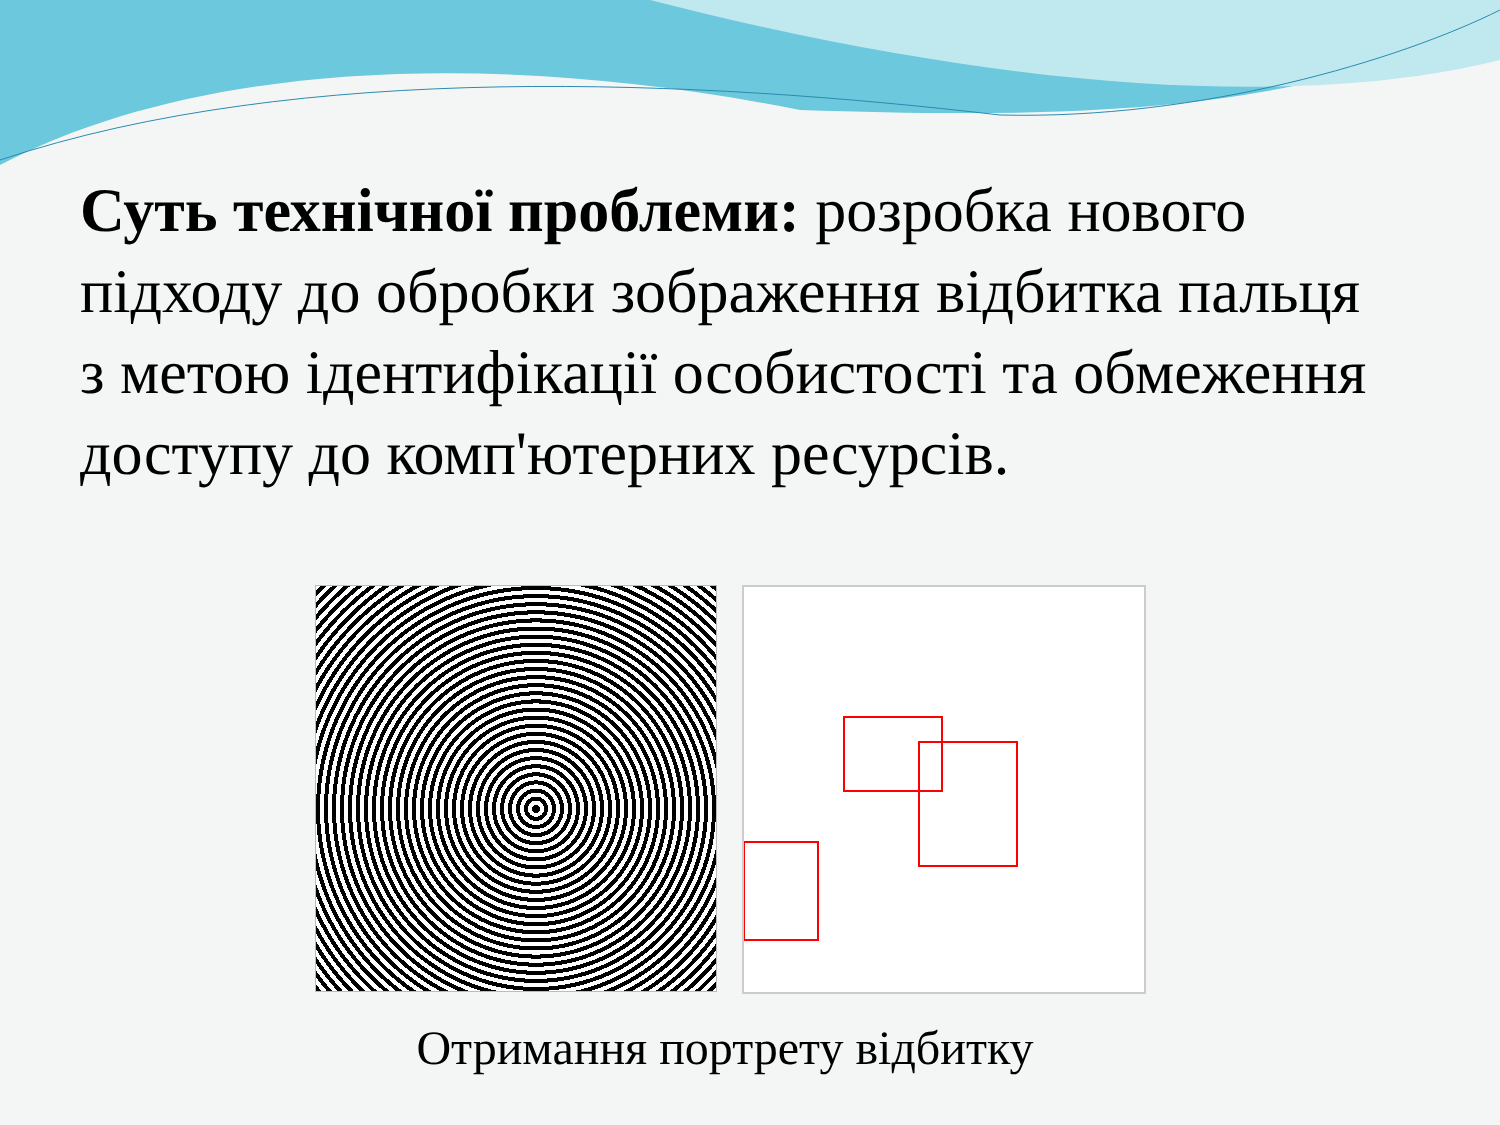Суть технічної проблеми: розробка нового підходу до обробки зображення відбитка пальця з метою ідентифікації особистості та обмеження доступу до комп'ютерних ресурсів.
Отримання портрету відбитку